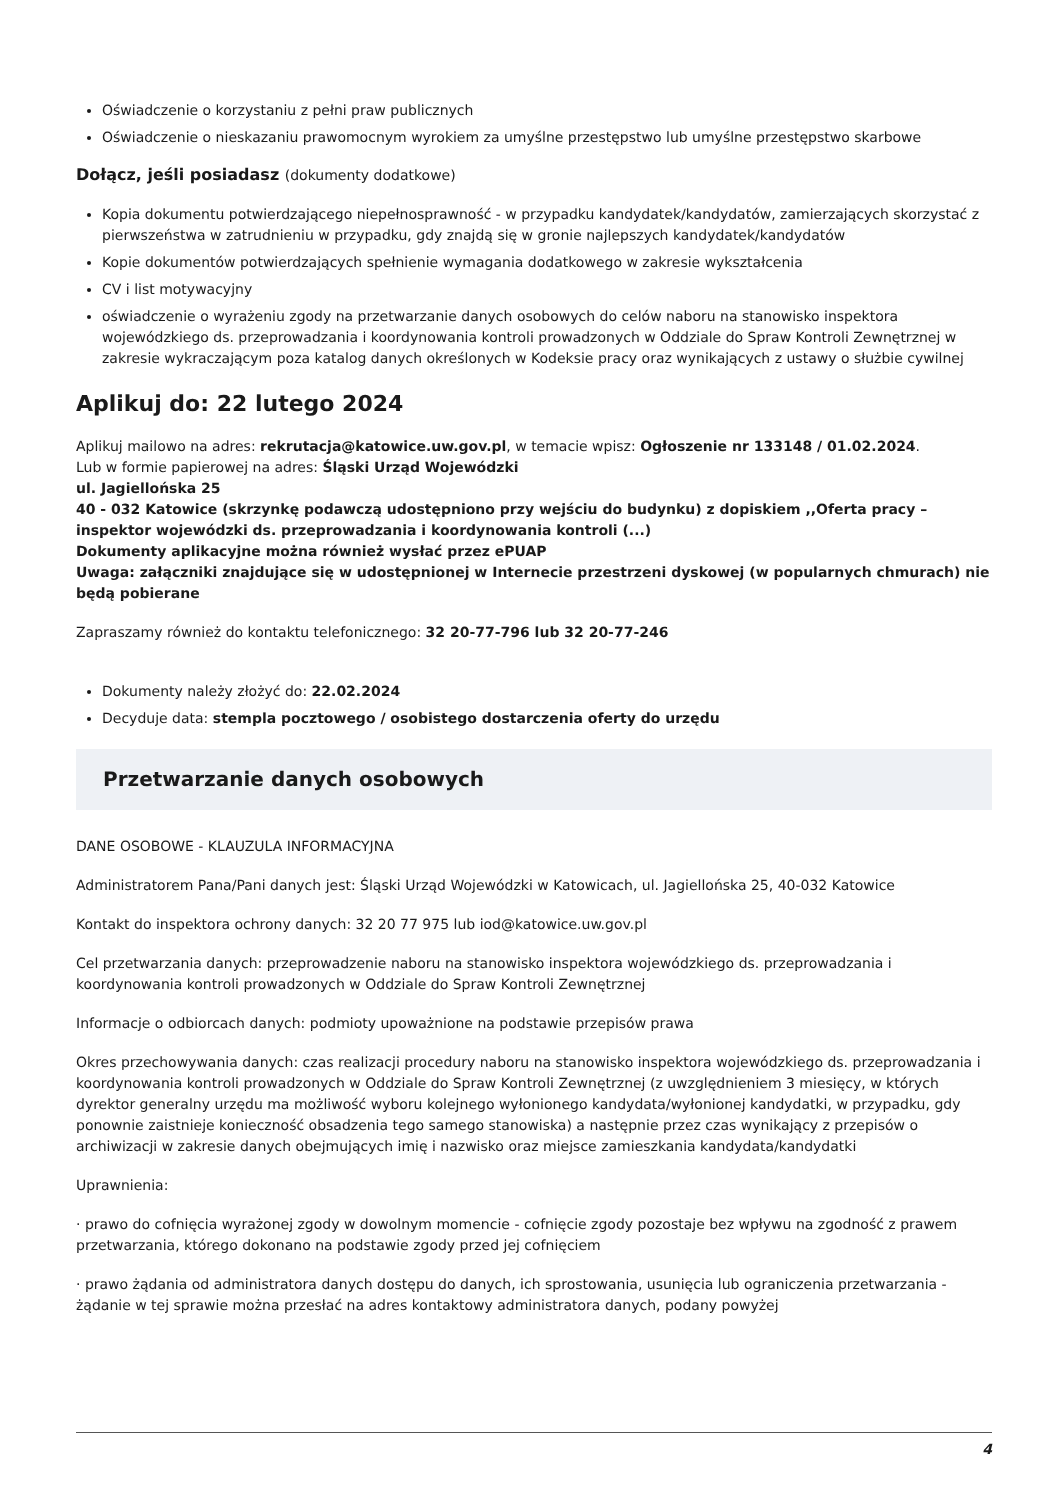Oświadczenie o korzystaniu z pełni praw publicznych
Oświadczenie o nieskazaniu prawomocnym wyrokiem za umyślne przestępstwo lub umyślne przestępstwo skarbowe
Dołącz, jeśli posiadasz (dokumenty dodatkowe)
Kopia dokumentu potwierdzającego niepełnosprawność - w przypadku kandydatek/kandydatów, zamierzających skorzystać z pierwszeństwa w zatrudnieniu w przypadku, gdy znajdą się w gronie najlepszych kandydatek/kandydatów
Kopie dokumentów potwierdzających spełnienie wymagania dodatkowego w zakresie wykształcenia
CV i list motywacyjny
oświadczenie o wyrażeniu zgody na przetwarzanie danych osobowych do celów naboru na stanowisko inspektora wojewódzkiego ds. przeprowadzania i koordynowania kontroli prowadzonych w Oddziale do Spraw Kontroli Zewnętrznej w zakresie wykraczającym poza katalog danych określonych w Kodeksie pracy oraz wynikających z ustawy o służbie cywilnej
Aplikuj do: 22 lutego 2024
Aplikuj mailowo na adres: rekrutacja@katowice.uw.gov.pl, w temacie wpisz: Ogłoszenie nr 133148 / 01.02.2024.
Lub w formie papierowej na adres: Śląski Urząd Wojewódzki
ul. Jagiellońska 25
40 - 032 Katowice (skrzynkę podawczą udostępniono przy wejściu do budynku) z dopiskiem ,,Oferta pracy – inspektor wojewódzki ds. przeprowadzania i koordynowania kontroli (...)
Dokumenty aplikacyjne można również wysłać przez ePUAP
Uwaga: załączniki znajdujące się w udostępnionej w Internecie przestrzeni dyskowej (w popularnych chmurach) nie będą pobierane
Zapraszamy również do kontaktu telefonicznego: 32 20-77-796 lub 32 20-77-246
Dokumenty należy złożyć do: 22.02.2024
Decyduje data: stempla pocztowego / osobistego dostarczenia oferty do urzędu
Przetwarzanie danych osobowych
DANE OSOBOWE - KLAUZULA INFORMACYJNA
Administratorem Pana/Pani danych jest: Śląski Urząd Wojewódzki w Katowicach, ul. Jagiellońska 25, 40-032 Katowice
Kontakt do inspektora ochrony danych: 32 20 77 975 lub iod@katowice.uw.gov.pl
Cel przetwarzania danych: przeprowadzenie naboru na stanowisko inspektora wojewódzkiego ds. przeprowadzania i koordynowania kontroli prowadzonych w Oddziale do Spraw Kontroli Zewnętrznej
Informacje o odbiorcach danych: podmioty upoważnione na podstawie przepisów prawa
Okres przechowywania danych: czas realizacji procedury naboru na stanowisko inspektora wojewódzkiego ds. przeprowadzania i koordynowania kontroli prowadzonych w Oddziale do Spraw Kontroli Zewnętrznej (z uwzględnieniem 3 miesięcy, w których dyrektor generalny urzędu ma możliwość wyboru kolejnego wyłonionego kandydata/wyłonionej kandydatki, w przypadku, gdy ponownie zaistnieje konieczność obsadzenia tego samego stanowiska) a następnie przez czas wynikający z przepisów o archiwizacji w zakresie danych obejmujących imię i nazwisko oraz miejsce zamieszkania kandydata/kandydatki
Uprawnienia:
· prawo do cofnięcia wyrażonej zgody w dowolnym momencie - cofnięcie zgody pozostaje bez wpływu na zgodność z prawem przetwarzania, którego dokonano na podstawie zgody przed jej cofnięciem
· prawo żądania od administratora danych dostępu do danych, ich sprostowania, usunięcia lub ograniczenia przetwarzania - żądanie w tej sprawie można przesłać na adres kontaktowy administratora danych, podany powyżej
4